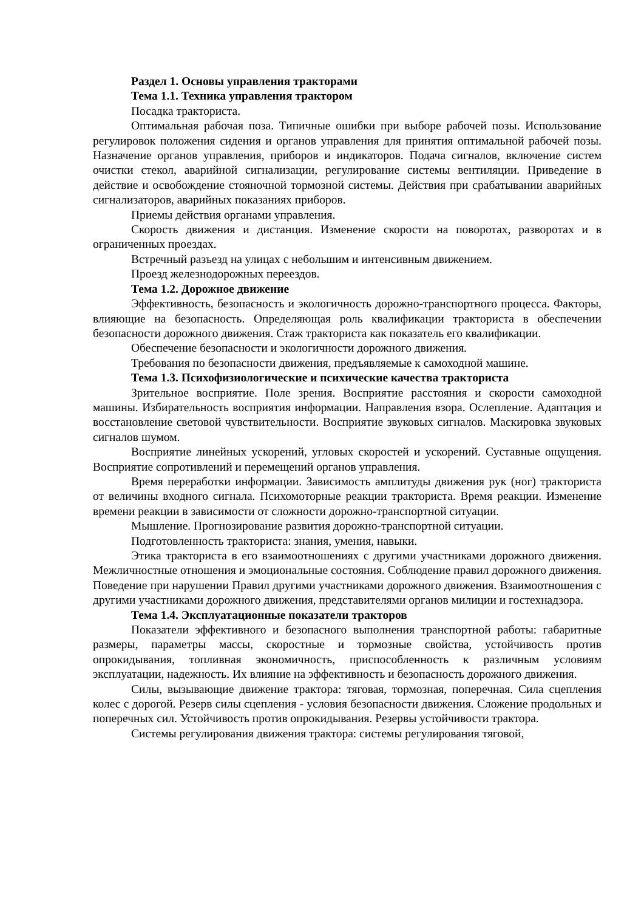Раздел 1. Основы управления тракторами
Тема 1.1. Техника управления трактором
Посадка тракториста.
Оптимальная рабочая поза. Типичные ошибки при выборе рабочей позы. Использование регулировок положения сидения и органов управления для принятия оптимальной рабочей позы. Назначение органов управления, приборов и индикаторов. Подача сигналов, включение систем очистки стекол, аварийной сигнализации, регулирование системы вентиляции. Приведение в действие и освобождение стояночной тормозной системы. Действия при срабатывании аварийных сигнализаторов, аварийных показаниях приборов.
Приемы действия органами управления.
Скорость движения и дистанция. Изменение скорости на поворотах, разворотах и в ограниченных проездах.
Встречный разъезд на улицах с небольшим и интенсивным движением.
Проезд железнодорожных переездов.
Тема 1.2. Дорожное движение
Эффективность, безопасность и экологичность дорожно-транспортного процесса. Факторы, влияющие на безопасность. Определяющая роль квалификации тракториста в обеспечении безопасности дорожного движения. Стаж тракториста как показатель его квалификации.
Обеспечение безопасности и экологичности дорожного движения.
Требования по безопасности движения, предъявляемые к самоходной машине.
Тема 1.3. Психофизиологические и психические качества тракториста
Зрительное восприятие. Поле зрения. Восприятие расстояния и скорости самоходной машины. Избирательность восприятия информации. Направления взора. Ослепление. Адаптация и восстановление световой чувствительности. Восприятие звуковых сигналов. Маскировка звуковых сигналов шумом.
Восприятие линейных ускорений, угловых скоростей и ускорений. Суставные ощущения. Восприятие сопротивлений и перемещений органов управления.
Время переработки информации. Зависимость амплитуды движения рук (ног) тракториста от величины входного сигнала. Психомоторные реакции тракториста. Время реакции. Изменение времени реакции в зависимости от сложности дорожно-транспортной ситуации.
Мышление. Прогнозирование развития дорожно-транспортной ситуации.
Подготовленность тракториста: знания, умения, навыки.
Этика тракториста в его взаимоотношениях с другими участниками дорожного движения. Межличностные отношения и эмоциональные состояния. Соблюдение правил дорожного движения. Поведение при нарушении Правил другими участниками дорожного движения. Взаимоотношения с другими участниками дорожного движения, представителями органов милиции и гостехнадзора.
Тема 1.4. Эксплуатационные показатели тракторов
Показатели эффективного и безопасного выполнения транспортной работы: габаритные размеры, параметры массы, скоростные и тормозные свойства, устойчивость против опрокидывания, топливная экономичность, приспособленность к различным условиям эксплуатации, надежность. Их влияние на эффективность и безопасность дорожного движения.
Силы, вызывающие движение трактора: тяговая, тормозная, поперечная. Сила сцепления колес с дорогой. Резерв силы сцепления - условия безопасности движения. Сложение продольных и поперечных сил. Устойчивость против опрокидывания. Резервы устойчивости трактора.
Системы регулирования движения трактора: системы регулирования тяговой,